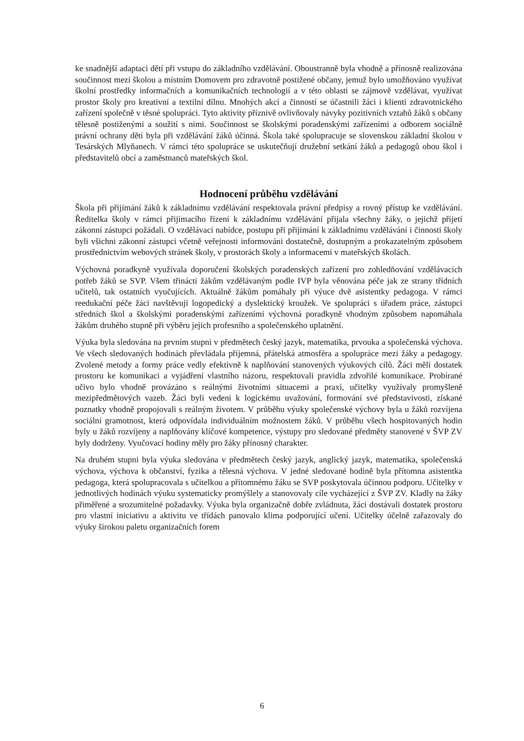ke snadnější adaptaci dětí při vstupu do základního vzdělávání. Oboustranně byla vhodně a přínosně realizována součinnost mezi školou a místním Domovem pro zdravotně postižené občany, jemuž bylo umožňováno využívat školní prostředky informačních a komunikačních technologií a v této oblasti se zájmově vzdělávat, využívat prostor školy pro kreativní a textilní dílnu. Mnohých akcí a činností se účastnili žáci i klienti zdravotnického zařízení společně v těsné spolupráci. Tyto aktivity příznivě ovlivňovaly návyky pozitivních vztahů žáků s občany tělesně postiženými a soužití s nimi. Součinnost se školskými poradenskými zařízeními a odborem sociálně právní ochrany dětí byla při vzdělávání žáků účinná. Škola také spolupracuje se slovenskou základní školou v Tesárských Mlyňanech. V rámci této spolupráce se uskutečňují družební setkání žáků a pedagogů obou škol i představitelů obcí a zaměstnanců mateřských škol.
Hodnocení průběhu vzdělávání
Škola při přijímání žáků k základnímu vzdělávání respektovala právní předpisy a rovný přístup ke vzdělávání. Ředitelka školy v rámci přijímacího řízení k základnímu vzdělávání přijala všechny žáky, o jejichž přijetí zákonní zástupci požádali. O vzdělávací nabídce, postupu při přijímání k základnímu vzdělávání i činnosti školy byli všichni zákonní zástupci včetně veřejnosti informováni dostatečně, dostupným a prokazatelným způsobem prostřednictvím webových stránek školy, v prostorách školy a informacemi v mateřských školách.
Výchovná poradkyně využívala doporučení školských poradenských zařízení pro zohledňování vzdělávacích potřeb žáků se SVP. Všem třinácti žákům vzdělávaným podle IVP byla věnována péče jak ze strany třídních učitelů, tak ostatních vyučujících. Aktuálně žákům pomáhaly při výuce dvě asistentky pedagoga. V rámci reedukační péče žáci navštěvují logopedický a dyslektický kroužek. Ve spolupráci s úřadem práce, zástupci středních škol a školskými poradenskými zařízeními výchovná poradkyně vhodným způsobem napomáhala žákům druhého stupně při výběru jejich profesního a společenského uplatnění.
Výuka byla sledována na prvním stupni v předmětech český jazyk, matematika, prvouka a společenská výchova. Ve všech sledovaných hodinách převládala příjemná, přátelská atmosféra a spolupráce mezi žáky a pedagogy. Zvolené metody a formy práce vedly efektivně k naplňování stanovených výukových cílů. Žáci měli dostatek prostoru ke komunikaci a vyjádření vlastního názoru, respektovali pravidla zdvořilé komunikace. Probírané učivo bylo vhodně provázáno s reálnými životními situacemi a praxí, učitelky využívaly promyšleně mezipředmětových vazeb. Žáci byli vedeni k logickému uvažování, formování své představivosti, získané poznatky vhodně propojovali s reálným životem. V průběhu výuky společenské výchovy byla u žáků rozvíjena sociální gramotnost, která odpovídala individuálním možnostem žáků. V průběhu všech hospitovaných hodin byly u žáků rozvíjeny a naplňovány klíčové kompetence, výstupy pro sledované předměty stanovené v ŠVP ZV byly dodrženy. Vyučovací hodiny měly pro žáky přínosný charakter.
Na druhém stupni byla výuka sledována v předmětech český jazyk, anglický jazyk, matematika, společenská výchova, výchova k občanství, fyzika a tělesná výchova. V jedné sledované hodině byla přítomna asistentka pedagoga, která spolupracovala s učitelkou a přítomnému žáku se SVP poskytovala účinnou podporu. Učitelky v jednotlivých hodinách výuku systematicky promýšlely a stanovovaly cíle vycházející z ŠVP ZV. Kladly na žáky přiměřené a srozumitelné požadavky. Výuka byla organizačně dobře zvládnuta, žáci dostávali dostatek prostoru pro vlastní iniciativu a aktivitu ve třídách panovalo klima podporující učení. Učitelky účelně zařazovaly do výuky širokou paletu organizačních forem
6